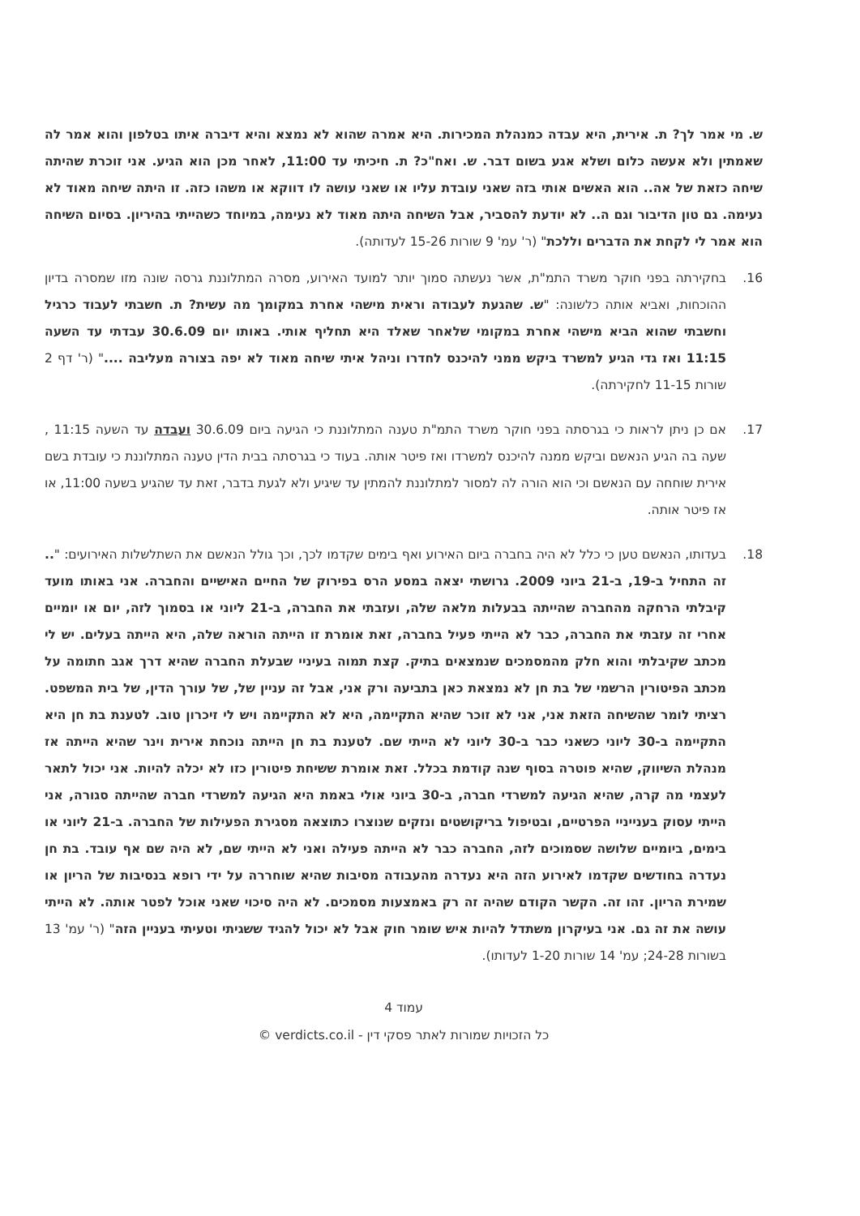ש. מי אמר לך? ת. אירית, היא עבדה כמנהלת המכירות. היא אמרה שהוא לא נמצא והיא דיברה איתו בטלפון והוא אמר לה שאמתין ולא אעשה כלום ושלא אגע בשום דבר. ש. ואח"כ? ת. חיכיתי עד 11:00, לאחר מכן הוא הגיע. אני זוכרת שהיתה שיחה כזאת של אה.. הוא האשים אותי בזה שאני עובדת עליו או שאני עושה לו דווקא או משהו כזה. זו היתה שיחה מאוד לא נעימה. גם טון הדיבור וגם ה.. לא יודעת להסביר, אבל השיחה היתה מאוד לא נעימה, במיוחד כשהייתי בהיריון. בסיום השיחה הוא אמר לי לקחת את הדברים וללכת" (ר' עמ' 9 שורות 15-26 לעדותה).
16. בחקירתה בפני חוקר משרד התמ"ת, אשר נעשתה סמוך יותר למועד האירוע, מסרה המתלוננת גרסה שונה מזו שמסרה בדיון ההוכחות, ואביא אותה כלשונה: "ש. שהגעת לעבודה וראית מישהי אחרת במקומך מה עשית? ת. חשבתי לעבוד כרגיל וחשבתי שהוא הביא מישהי אחרת במקומי שלאחר שאלד היא תחליף אותי. באותו יום 30.6.09 עבדתי עד השעה 11:15 ואז גדי הגיע למשרד ביקש ממני להיכנס לחדרו וניהל איתי שיחה מאוד לא יפה בצורה מעליבה ...." (ר' דף 2 שורות 11-15 לחקירתה).
17. אם כן ניתן לראות כי בגרסתה בפני חוקר משרד התמ"ת טענה המתלוננת כי הגיעה ביום 30.6.09 ועבדה עד השעה 11:15 , שעה בה הגיע הנאשם וביקש ממנה להיכנס למשרדו ואז פיטר אותה. בעוד כי בגרסתה בבית הדין טענה המתלוננת כי עובדת בשם אירית שוחחה עם הנאשם וכי הוא הורה לה למסור למתלוננת להמתין עד שיגיע ולא לגעת בדבר, זאת עד שהגיע בשעה 11:00, או אז פיטר אותה.
18. בעדותו, הנאשם טען כי כלל לא היה בחברה ביום האירוע ואף בימים שקדמו לכך, וכך גולל הנאשם את השתלשלות האירועים: ".. זה התחיל ב-19, ב-21 ביוני 2009. גרושתי יצאה במסע הרס בפירוק של החיים האישיים והחברה. אני באותו מועד קיבלתי הרחקה מהחברה שהייתה בבעלות מלאה שלה, ועזבתי את החברה, ב-21 ליוני או בסמוך לזה, יום או יומיים אחרי זה עזבתי את החברה, כבר לא הייתי פעיל בחברה, זאת אומרת זו הייתה הוראה שלה, היא הייתה בעלים. יש לי מכתב שקיבלתי והוא חלק מהמסמכים שנמצאים בתיק. קצת תמוה בעיניי שבעלת החברה שהיא דרך אגב חתומה על מכתב הפיטורין הרשמי של בת חן לא נמצאת כאן בתביעה ורק אני, אבל זה עניין של, של עורך הדין, של בית המשפט. רציתי לומר שהשיחה הזאת אני, אני לא זוכר שהיא התקיימה, היא לא התקיימה ויש לי זיכרון טוב. לטענת בת חן היא התקיימה ב-30 ליוני כשאני כבר ב-30 ליוני לא הייתי שם. לטענת בת חן הייתה נוכחת אירית וינר שהיא הייתה אז מנהלת השיווק, שהיא פוטרה בסוף שנה קודמת בכלל. זאת אומרת ששיחת פיטורין כזו לא יכלה להיות. אני יכול לתאר לעצמי מה קרה, שהיא הגיעה למשרדי חברה, ב-30 ביוני אולי באמת היא הגיעה למשרדי חברה שהייתה סגורה, אני הייתי עסוק בענייניי הפרטיים, ובטיפול בריקושטים ונזקים שנוצרו כתוצאה מסגירת הפעילות של החברה. ב-21 ליוני או בימים, ביומיים שלושה שסמוכים לזה, החברה כבר לא הייתה פעילה ואני לא הייתי שם, לא היה שם אף עובד. בת חן נעדרה בחודשים שקדמו לאירוע הזה היא נעדרה מהעבודה מסיבות שהיא שוחררה על ידי רופא בנסיבות של הריון או שמירת הריון. זהו זה. הקשר הקודם שהיה זה רק באמצעות מסמכים. לא היה סיכוי שאני אוכל לפטר אותה. לא הייתי עושה את זה גם. אני בעיקרון משתדל להיות איש שומר חוק אבל לא יכול להגיד ששגיתי וטעיתי בעניין הזה" (ר' עמ' 13 בשורות 24-28; עמ' 14 שורות 1-20 לעדותו).
עמוד 4
כל הזכויות שמורות לאתר פסקי דין - verdicts.co.il ©